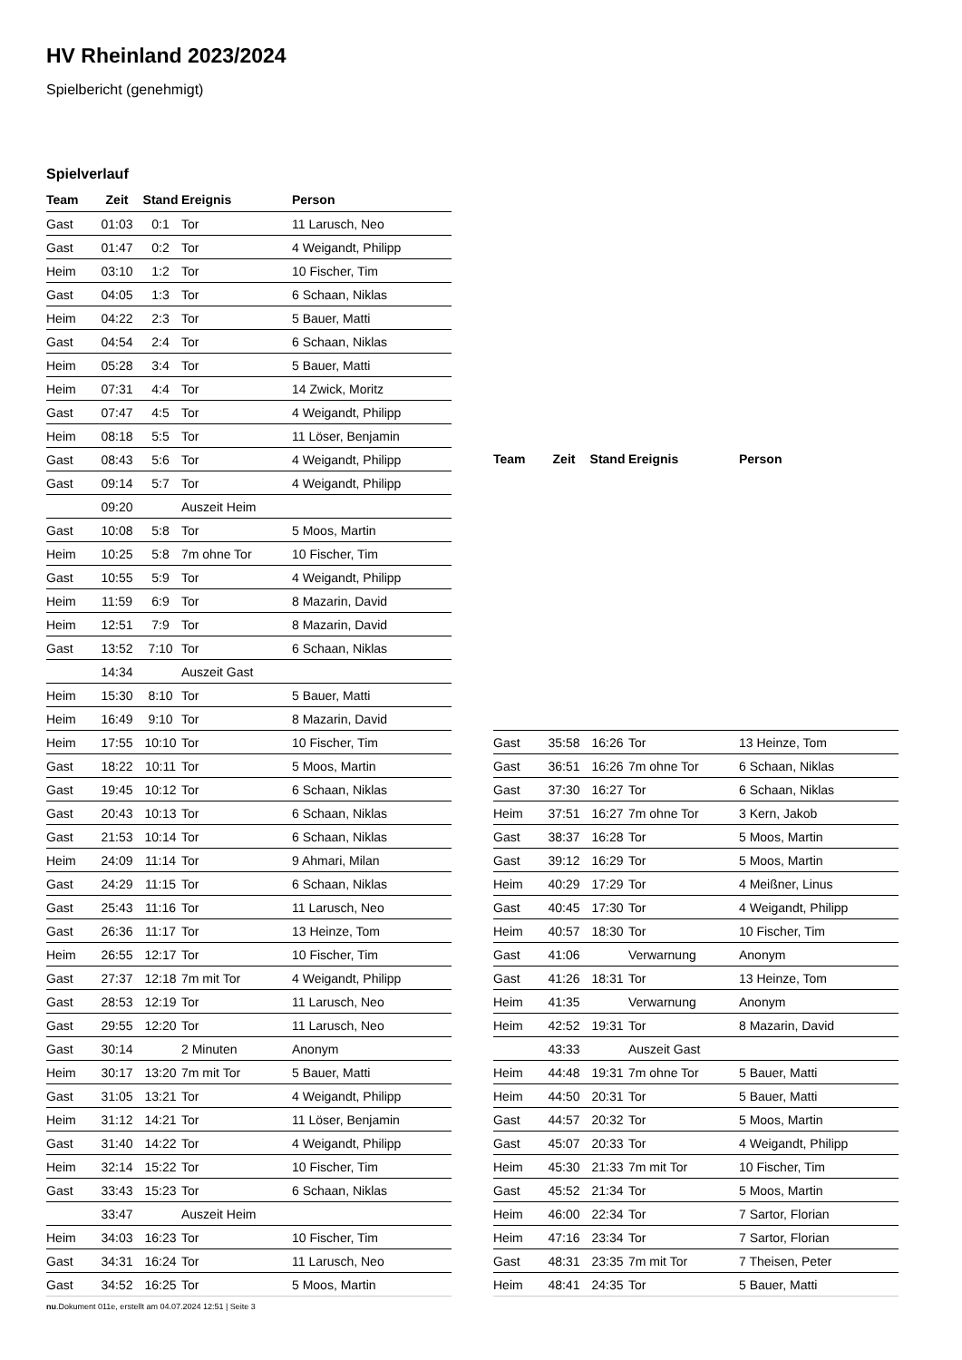HV Rheinland 2023/2024
Spielbericht (genehmigt)
Spielverlauf
| Team | Zeit | Stand | Ereignis | Person |
| --- | --- | --- | --- | --- |
| Gast | 01:03 | 0:1 | Tor | 11 Larusch, Neo |
| Gast | 01:47 | 0:2 | Tor | 4 Weigandt, Philipp |
| Heim | 03:10 | 1:2 | Tor | 10 Fischer, Tim |
| Gast | 04:05 | 1:3 | Tor | 6 Schaan, Niklas |
| Heim | 04:22 | 2:3 | Tor | 5 Bauer, Matti |
| Gast | 04:54 | 2:4 | Tor | 6 Schaan, Niklas |
| Heim | 05:28 | 3:4 | Tor | 5 Bauer, Matti |
| Heim | 07:31 | 4:4 | Tor | 14 Zwick, Moritz |
| Gast | 07:47 | 4:5 | Tor | 4 Weigandt, Philipp |
| Heim | 08:18 | 5:5 | Tor | 11 Löser, Benjamin |
| Gast | 08:43 | 5:6 | Tor | 4 Weigandt, Philipp |
| Gast | 09:14 | 5:7 | Tor | 4 Weigandt, Philipp |
| | 09:20 | | Auszeit Heim | |
| Gast | 10:08 | 5:8 | Tor | 5 Moos, Martin |
| Heim | 10:25 | 5:8 | 7m ohne Tor | 10 Fischer, Tim |
| Gast | 10:55 | 5:9 | Tor | 4 Weigandt, Philipp |
| Heim | 11:59 | 6:9 | Tor | 8 Mazarin, David |
| Heim | 12:51 | 7:9 | Tor | 8 Mazarin, David |
| Gast | 13:52 | 7:10 | Tor | 6 Schaan, Niklas |
| | 14:34 | | Auszeit Gast | |
| Heim | 15:30 | 8:10 | Tor | 5 Bauer, Matti |
| Heim | 16:49 | 9:10 | Tor | 8 Mazarin, David |
| Heim | 17:55 | 10:10 | Tor | 10 Fischer, Tim |
| Gast | 18:22 | 10:11 | Tor | 5 Moos, Martin |
| Gast | 19:45 | 10:12 | Tor | 6 Schaan, Niklas |
| Gast | 20:43 | 10:13 | Tor | 6 Schaan, Niklas |
| Gast | 21:53 | 10:14 | Tor | 6 Schaan, Niklas |
| Heim | 24:09 | 11:14 | Tor | 9 Ahmari, Milan |
| Gast | 24:29 | 11:15 | Tor | 6 Schaan, Niklas |
| Gast | 25:43 | 11:16 | Tor | 11 Larusch, Neo |
| Gast | 26:36 | 11:17 | Tor | 13 Heinze, Tom |
| Heim | 26:55 | 12:17 | Tor | 10 Fischer, Tim |
| Gast | 27:37 | 12:18 | 7m mit Tor | 4 Weigandt, Philipp |
| Gast | 28:53 | 12:19 | Tor | 11 Larusch, Neo |
| Gast | 29:55 | 12:20 | Tor | 11 Larusch, Neo |
| Gast | 30:14 | | 2 Minuten | Anonym |
| Heim | 30:17 | 13:20 | 7m mit Tor | 5 Bauer, Matti |
| Gast | 31:05 | 13:21 | Tor | 4 Weigandt, Philipp |
| Heim | 31:12 | 14:21 | Tor | 11 Löser, Benjamin |
| Gast | 31:40 | 14:22 | Tor | 4 Weigandt, Philipp |
| Heim | 32:14 | 15:22 | Tor | 10 Fischer, Tim |
| Gast | 33:43 | 15:23 | Tor | 6 Schaan, Niklas |
| | 33:47 | | Auszeit Heim | |
| Heim | 34:03 | 16:23 | Tor | 10 Fischer, Tim |
| Gast | 34:31 | 16:24 | Tor | 11 Larusch, Neo |
| Gast | 34:52 | 16:25 | Tor | 5 Moos, Martin |
| Team | Zeit | Stand | Ereignis | Person |
| --- | --- | --- | --- | --- |
| Gast | 35:58 | 16:26 | Tor | 13 Heinze, Tom |
| Gast | 36:51 | 16:26 | 7m ohne Tor | 6 Schaan, Niklas |
| Gast | 37:30 | 16:27 | Tor | 6 Schaan, Niklas |
| Heim | 37:51 | 16:27 | 7m ohne Tor | 3 Kern, Jakob |
| Gast | 38:37 | 16:28 | Tor | 5 Moos, Martin |
| Gast | 39:12 | 16:29 | Tor | 5 Moos, Martin |
| Heim | 40:29 | 17:29 | Tor | 4 Meißner, Linus |
| Gast | 40:45 | 17:30 | Tor | 4 Weigandt, Philipp |
| Heim | 40:57 | 18:30 | Tor | 10 Fischer, Tim |
| Gast | 41:06 | | Verwarnung | Anonym |
| Gast | 41:26 | 18:31 | Tor | 13 Heinze, Tom |
| Heim | 41:35 | | Verwarnung | Anonym |
| Heim | 42:52 | 19:31 | Tor | 8 Mazarin, David |
| | 43:33 | | Auszeit Gast | |
| Heim | 44:48 | 19:31 | 7m ohne Tor | 5 Bauer, Matti |
| Heim | 44:50 | 20:31 | Tor | 5 Bauer, Matti |
| Gast | 44:57 | 20:32 | Tor | 5 Moos, Martin |
| Gast | 45:07 | 20:33 | Tor | 4 Weigandt, Philipp |
| Heim | 45:30 | 21:33 | 7m mit Tor | 10 Fischer, Tim |
| Gast | 45:52 | 21:34 | Tor | 5 Moos, Martin |
| Heim | 46:00 | 22:34 | Tor | 7 Sartor, Florian |
| Heim | 47:16 | 23:34 | Tor | 7 Sartor, Florian |
| Gast | 48:31 | 23:35 | 7m mit Tor | 7 Theisen, Peter |
| Heim | 48:41 | 24:35 | Tor | 5 Bauer, Matti |
nu.Dokument 011e, erstellt am 04.07.2024 12:51 | Seite 3